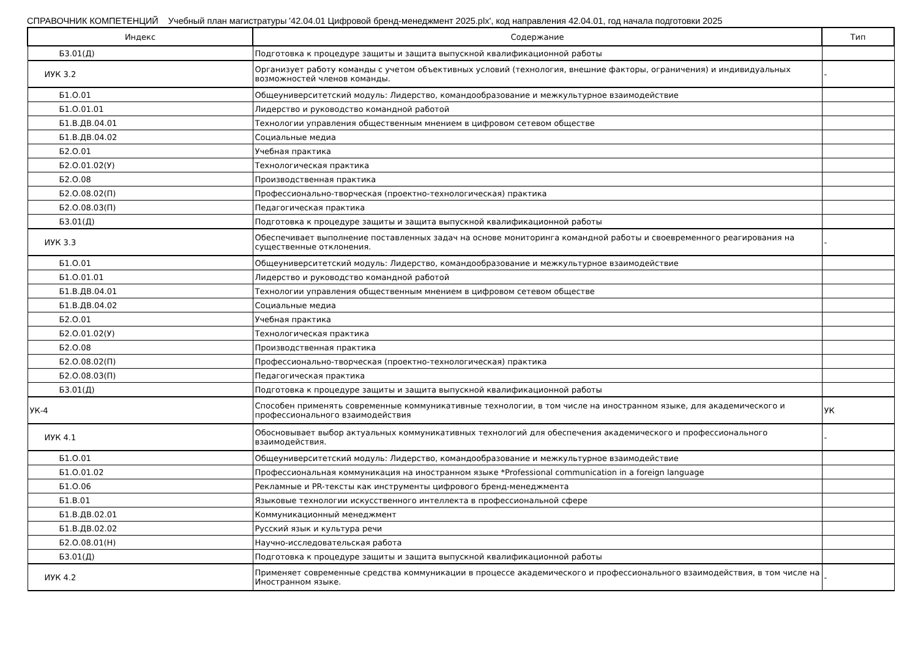СПРАВОЧНИК КОМПЕТЕНЦИЙ Учебный план магистратуры '42.04.01 Цифровой бренд-менеджмент 2025.plx', код направления 42.04.01, год начала подготовки 2025
| Индекс | Содержание | Тип |
| --- | --- | --- |
| Б3.01(Д) | Подготовка к процедуре защиты и защита выпускной квалификационной работы | |
| ИУК 3.2 | Организует работу команды с учетом объективных условий (технология, внешние факторы, ограничения) и индивидуальных возможностей членов команды. | - |
| Б1.О.01 | Общеуниверситетский модуль: Лидерство, командообразование и межкультурное взаимодействие | |
| Б1.О.01.01 | Лидерство и руководство командной работой | |
| Б1.В.ДВ.04.01 | Технологии управления общественным мнением в цифровом сетевом обществе | |
| Б1.В.ДВ.04.02 | Социальные медиа | |
| Б2.О.01 | Учебная практика | |
| Б2.О.01.02(У) | Технологическая практика | |
| Б2.О.08 | Производственная практика | |
| Б2.О.08.02(П) | Профессионально-творческая (проектно-технологическая) практика | |
| Б2.О.08.03(П) | Педагогическая практика | |
| Б3.01(Д) | Подготовка к процедуре защиты и защита выпускной квалификационной работы | |
| ИУК 3.3 | Обеспечивает выполнение поставленных задач на основе мониторинга командной работы и своевременного реагирования на существенные отклонения. | - |
| Б1.О.01 | Общеуниверситетский модуль: Лидерство, командообразование и межкультурное взаимодействие | |
| Б1.О.01.01 | Лидерство и руководство командной работой | |
| Б1.В.ДВ.04.01 | Технологии управления общественным мнением в цифровом сетевом обществе | |
| Б1.В.ДВ.04.02 | Социальные медиа | |
| Б2.О.01 | Учебная практика | |
| Б2.О.01.02(У) | Технологическая практика | |
| Б2.О.08 | Производственная практика | |
| Б2.О.08.02(П) | Профессионально-творческая (проектно-технологическая) практика | |
| Б2.О.08.03(П) | Педагогическая практика | |
| Б3.01(Д) | Подготовка к процедуре защиты и защита выпускной квалификационной работы | |
| УК-4 | Способен применять современные коммуникативные технологии, в том числе на иностранном языке, для академического и профессионального взаимодействия | УК |
| ИУК 4.1 | Обосновывает выбор актуальных коммуникативных технологий для обеспечения академического и профессионального взаимодействия. | - |
| Б1.О.01 | Общеуниверситетский модуль: Лидерство, командообразование и межкультурное взаимодействие | |
| Б1.О.01.02 | Профессиональная коммуникация на иностранном языке *Professional communication in a foreign language | |
| Б1.О.06 | Рекламные и PR-тексты как инструменты цифрового бренд-менеджмента | |
| Б1.В.01 | Языковые технологии искусственного интеллекта в профессиональной сфере | |
| Б1.В.ДВ.02.01 | Коммуникационный менеджмент | |
| Б1.В.ДВ.02.02 | Русский язык и культура речи | |
| Б2.О.08.01(Н) | Научно-исследовательская работа | |
| Б3.01(Д) | Подготовка к процедуре защиты и защита выпускной квалификационной работы | |
| ИУК 4.2 | Применяет современные средства коммуникации в процессе академического и профессионального взаимодействия, в том числе на Иностранном языке. | - |